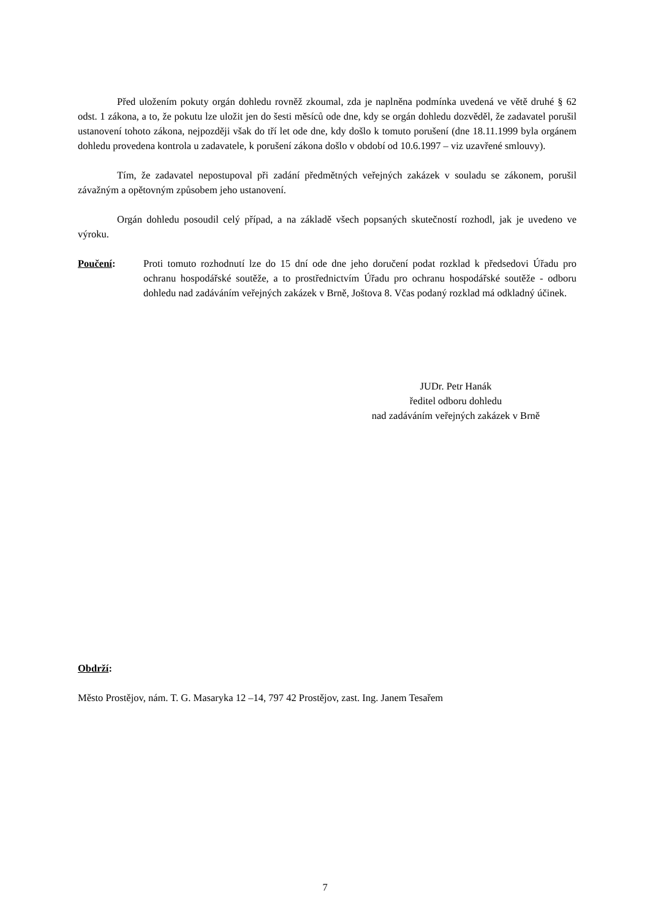Před uložením pokuty orgán dohledu rovněž zkoumal, zda je naplněna podmínka uvedená ve větě druhé § 62 odst. 1 zákona, a to, že pokutu lze uložit jen do šesti měsíců ode dne, kdy se orgán dohledu dozvěděl, že zadavatel porušil ustanovení tohoto zákona, nejpozději však do tří let ode dne, kdy došlo k tomuto porušení (dne 18.11.1999 byla orgánem dohledu provedena kontrola u zadavatele, k porušení zákona došlo v období od 10.6.1997 – viz uzavřené smlouvy).
Tím, že zadavatel nepostupoval při zadání předmětných veřejných zakázek v souladu se zákonem, porušil závažným a opětovným způsobem jeho ustanovení.
Orgán dohledu posoudil celý případ, a na základě všech popsaných skutečností rozhodl, jak je uvedeno ve výroku.
Poučení: Proti tomuto rozhodnutí lze do 15 dní ode dne jeho doručení podat rozklad k předsedovi Úřadu pro ochranu hospodářské soutěže, a to prostřednictvím Úřadu pro ochranu hospodářské soutěže - odboru dohledu nad zadáváním veřejných zakázek v Brně, Joštova 8. Včas podaný rozklad má odkladný účinek.
JUDr. Petr Hanák
ředitel odboru dohledu
nad zadáváním veřejných zakázek v Brně
Obdrží:
Město Prostějov, nám. T. G. Masaryka 12 –14, 797 42 Prostějov, zast. Ing. Janem Tesařem
7